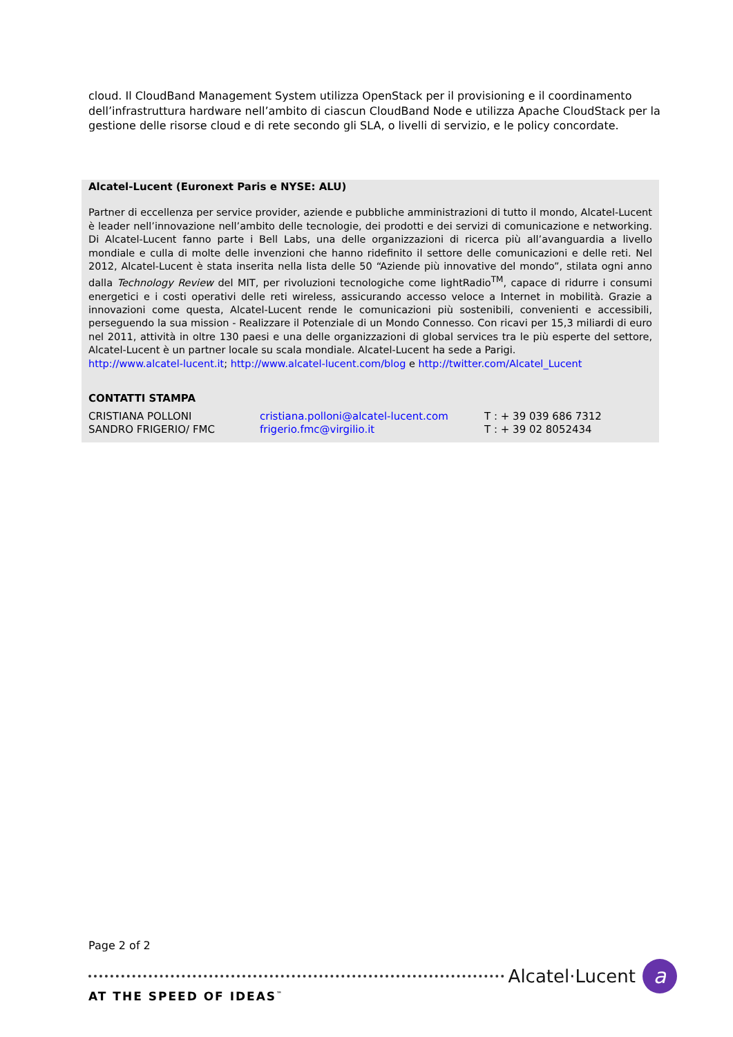cloud. Il CloudBand Management System utilizza OpenStack per il provisioning e il coordinamento dell’infrastruttura hardware nell’ambito di ciascun CloudBand Node e utilizza Apache CloudStack per la gestione delle risorse cloud e di rete secondo gli SLA, o livelli di servizio, e le policy concordate.
Alcatel-Lucent (Euronext Paris e NYSE: ALU)
Partner di eccellenza per service provider, aziende e pubbliche amministrazioni di tutto il mondo, Alcatel-Lucent è leader nell’innovazione nell’ambito delle tecnologie, dei prodotti e dei servizi di comunicazione e networking. Di Alcatel-Lucent fanno parte i Bell Labs, una delle organizzazioni di ricerca più all’avanguardia a livello mondiale e culla di molte delle invenzioni che hanno ridefinito il settore delle comunicazioni e delle reti. Nel 2012, Alcatel-Lucent è stata inserita nella lista delle 50 “Aziende più innovative del mondo”, stilata ogni anno dalla Technology Review del MIT, per rivoluzioni tecnologiche come lightRadio<sup>TM</sup>, capace di ridurre i consumi energetici e i costi operativi delle reti wireless, assicurando accesso veloce a Internet in mobilità. Grazie a innovazioni come questa, Alcatel-Lucent rende le comunicazioni più sostenibili, convenienti e accessibili, perseguendo la sua mission - Realizzare il Potenziale di un Mondo Connesso. Con ricavi per 15,3 miliardi di euro nel 2011, attività in oltre 130 paesi e una delle organizzazioni di global services tra le più esperte del settore, Alcatel-Lucent è un partner locale su scala mondiale. Alcatel-Lucent ha sede a Parigi.
http://www.alcatel-lucent.it; http://www.alcatel-lucent.com/blog e http://twitter.com/Alcatel_Lucent
CONTATTI STAMPA
| CRISTIANA POLLONI | cristiana.polloni@alcatel-lucent.com | T : + 39 039 686 7312 |
| SANDRO FRIGERIO/ FMC | frigerio.fmc@virgilio.it | T : + 39 02 8052434 |
Page 2 of 2
Alcatel·Lucent a
AT THE SPEED OF IDEAS<sup>™</sup>